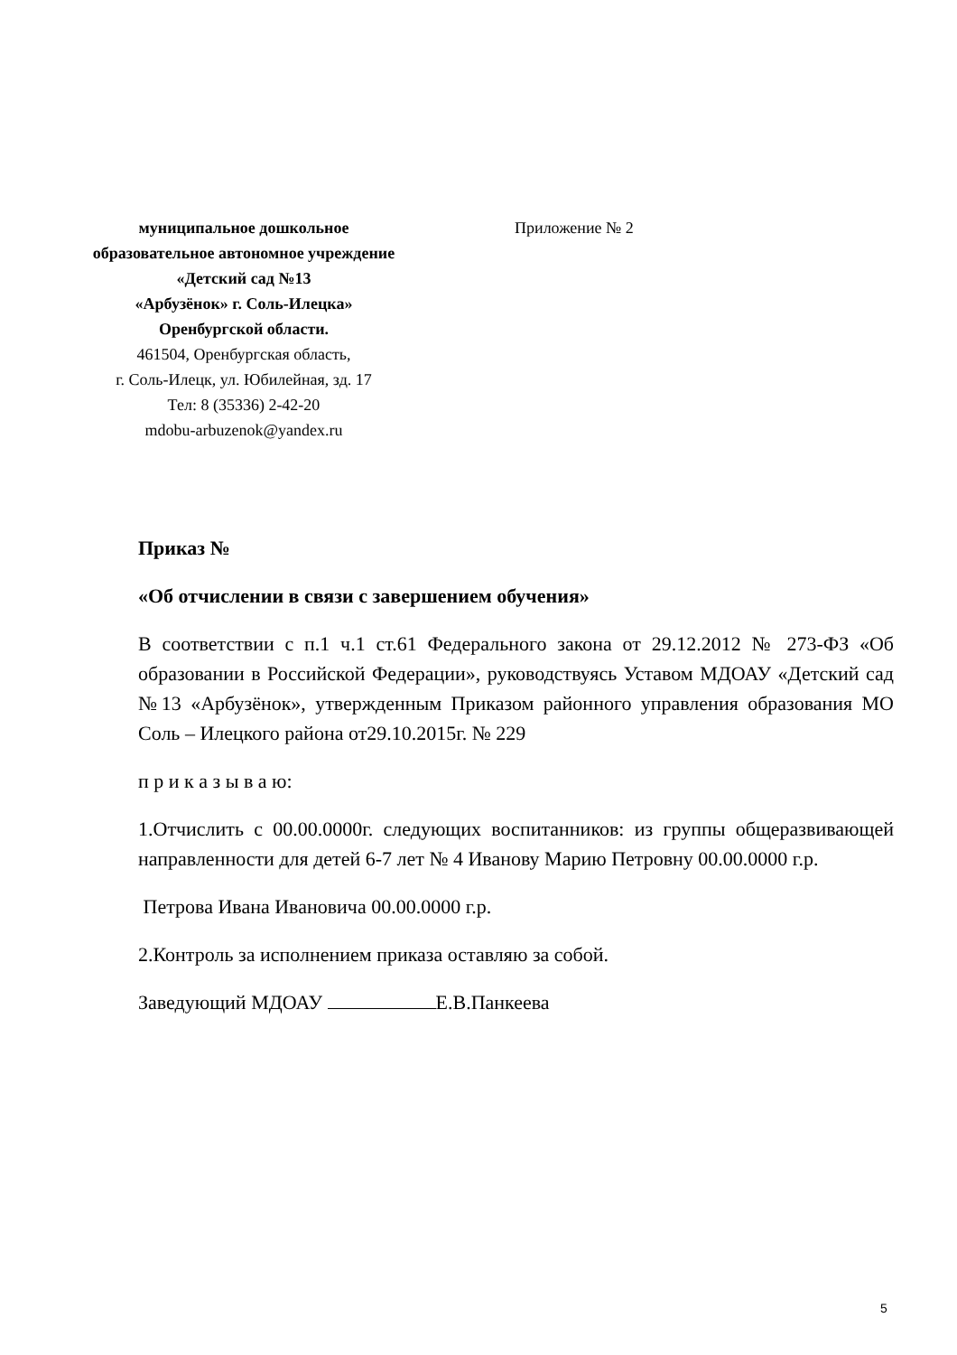муниципальное дошкольное
образовательное автономное учреждение
«Детский сад №13
«Арбузёнок» г. Соль-Илецка»
Оренбургской области.
461504, Оренбургская область,
г. Соль-Илецк, ул. Юбилейная, зд. 17
Тел: 8 (35336) 2-42-20
mdobu-arbuzenok@yandex.ru
Приложение № 2
Приказ №
«Об отчислении в связи с завершением обучения»
В соответствии с п.1 ч.1 ст.61 Федерального закона от 29.12.2012 № 273-ФЗ «Об образовании в Российской Федерации», руководствуясь Уставом МДОАУ «Детский сад №13 «Арбузёнок», утвержденным Приказом районного управления образования МО Соль – Илецкого района от29.10.2015г. № 229
п р и к а з ы в а ю:
1.Отчислить с 00.00.0000г. следующих воспитанников: из группы общеразвивающей направленности для детей 6-7 лет № 4 Иванову Марию Петровну 00.00.0000 г.р.
Петрова Ивана Ивановича 00.00.0000 г.р.
2.Контроль за исполнением приказа оставляю за собой.
Заведующий МДОАУ Е.В.Панкеева
5